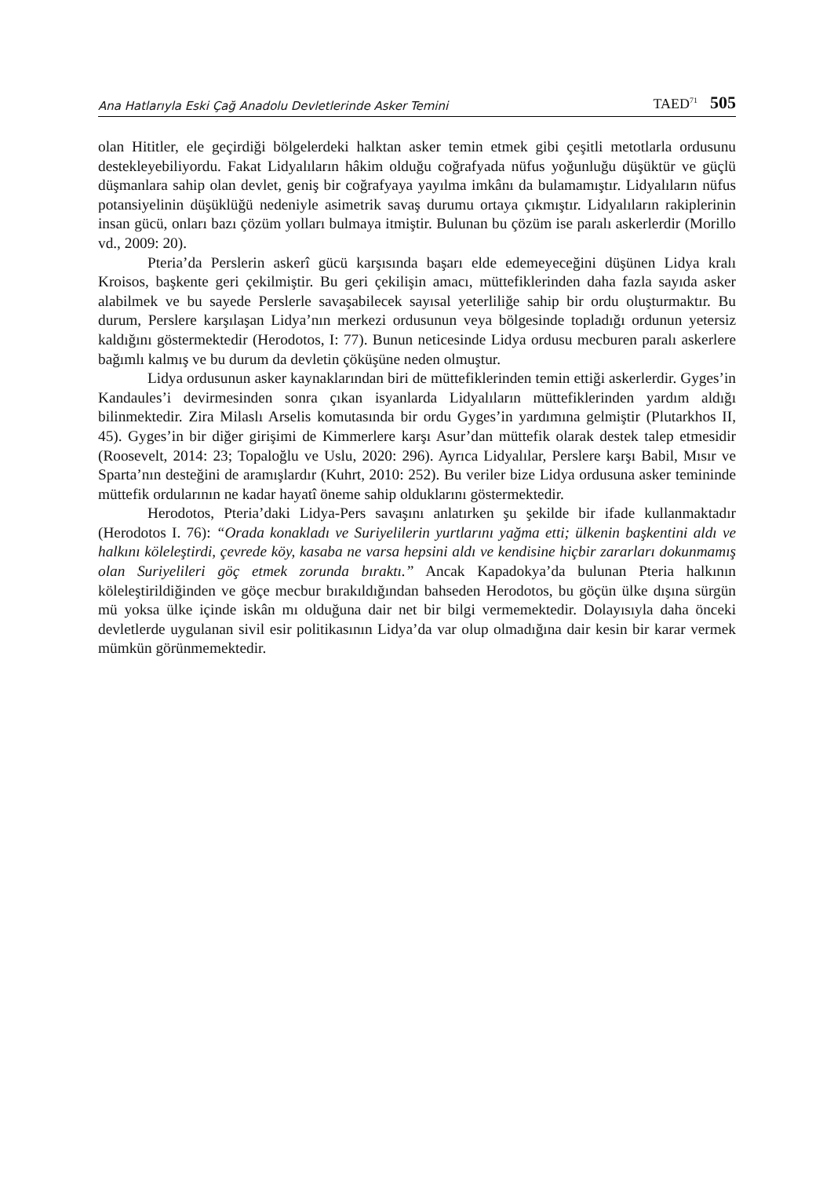Ana Hatlarıyla Eski Çağ Anadolu Devletlerinde Asker Temini TAED<sup>71</sup> 505
olan Hititler, ele geçirdiği bölgelerdeki halktan asker temin etmek gibi çeşitli metotlarla ordusunu destekleyebiliyordu. Fakat Lidyalıların hâkim olduğu coğrafyada nüfus yoğunluğu düşüktür ve güçlü düşmanlara sahip olan devlet, geniş bir coğrafyaya yayılma imkânı da bulamamıştır. Lidyalıların nüfus potansiyelinin düşüklüğü nedeniyle asimetrik savaş durumu ortaya çıkmıştır. Lidyalıların rakiplerinin insan gücü, onları bazı çözüm yolları bulmaya itmiştir. Bulunan bu çözüm ise paralı askerlerdir (Morillo vd., 2009: 20).
Pteria’da Perslerin askerî gücü karşısında başarı elde edemeyeceğini düşünen Lidya kralı Kroisos, başkente geri çekilmiştir. Bu geri çekilişin amacı, müttefiklerinden daha fazla sayıda asker alabilmek ve bu sayede Perslerle savaşabilecek sayısal yeterliliğe sahip bir ordu oluşturmaktır. Bu durum, Perslere karşılaşan Lidya’nın merkezi ordusunun veya bölgesinde topladığı ordunun yetersiz kaldığını göstermektedir (Herodotos, I: 77). Bunun neticesinde Lidya ordusu mecburen paralı askerlere bağımlı kalmış ve bu durum da devletin çöküşüne neden olmuştur.
Lidya ordusunun asker kaynaklarından biri de müttefiklerinden temin ettiği askerlerdir. Gyges’in Kandaules’i devirmesinden sonra çıkan isyanlarda Lidyalıların müttefiklerinden yardım aldığı bilinmektedir. Zira Milaslı Arselis komutasında bir ordu Gyges’in yardımına gelmiştir (Plutarkhos II, 45). Gyges’in bir diğer girişimi de Kimmerlere karşı Asur’dan müttefik olarak destek talep etmesidir (Roosevelt, 2014: 23; Topaloğlu ve Uslu, 2020: 296). Ayrıca Lidyalılar, Perslere karşı Babil, Mısır ve Sparta’nın desteğini de aramışlardır (Kuhrt, 2010: 252). Bu veriler bize Lidya ordusuna asker temininde müttefik ordularının ne kadar hayatî öneme sahip olduklarını göstermektedir.
Herodotos, Pteria’daki Lidya-Pers savaşını anlatırken şu şekilde bir ifade kullanmaktadır (Herodotos I. 76): “Orada konakladı ve Suriyelilerin yurtlarını yağma etti; ülkenin başkentini aldı ve halkını köleleştirdi, çevrede köy, kasaba ne varsa hepsini aldı ve kendisine hiçbir zararları dokunmamış olan Suriyelileri göç etmek zorunda bıraktı.” Ancak Kapadokya’da bulunan Pteria halkının köleleştirildiğinden ve göçe mecbur bırakıldığından bahseden Herodotos, bu göçün ülke dışına sürgün mü yoksa ülke içinde iskân mı olduğuna dair net bir bilgi vermemektedir. Dolayısıyla daha önceki devletlerde uygulanan sivil esir politikasının Lidya’da var olup olmadığına dair kesin bir karar vermek mümkün görünmemektedir.